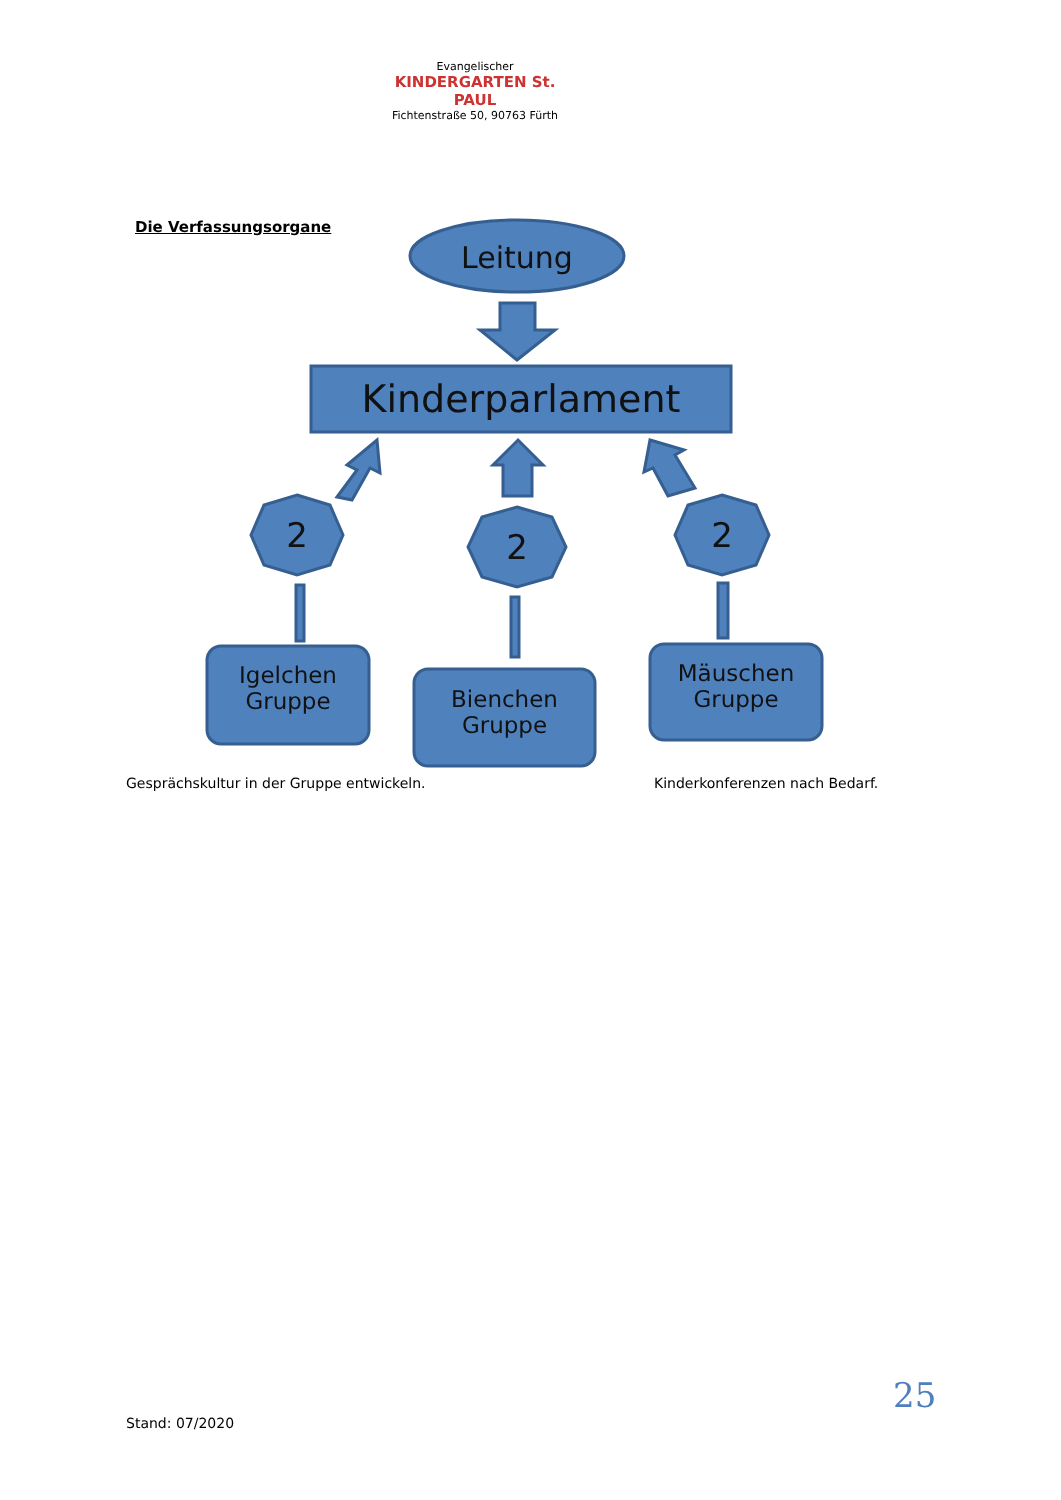Evangelischer
KINDERGARTEN St. PAUL
Fichtenstraße 50, 90763 Fürth
Die Verfassungsorgane
Leitung
Kinderparlament
2 2 2
Igelchen
Gruppe
Bienchen
Gruppe
Mäuschen
Gruppe
Gesprächskultur in der Gruppe entwickeln.
Kinderkonferenzen nach Bedarf.
25
Stand: 07/2020